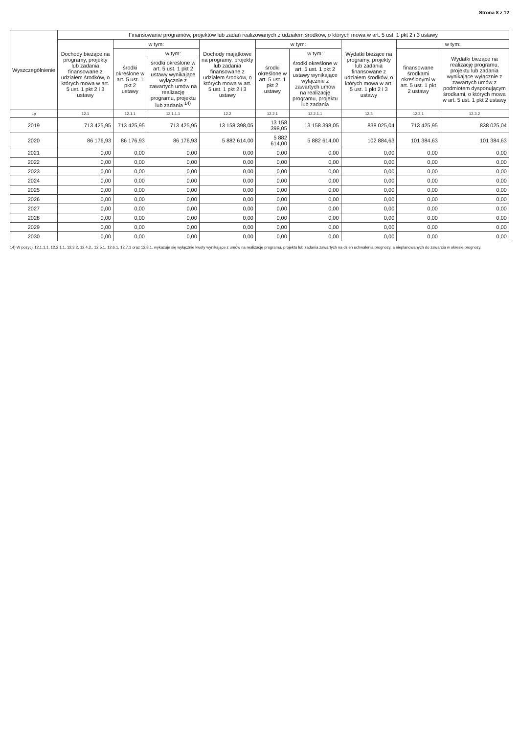Strona 8 z 12
| Wyszczególnienie | Finansowanie programów, projektów lub zadań realizowanych z udziałem środków, o których mowa w art. 5 ust. 1 pkt 2 i 3 ustawy | | | | | | | | |
| --- | --- | --- | --- | --- | --- | --- | --- | --- | --- |
| | Dochody bieżące na programy, projekty lub zadania finansowane z udziałem środków, o których mowa w art. 5 ust. 1 pkt 2 i 3 ustawy | w tym: | | Dochody majątkowe na programy, projekty lub zadania finansowane z udziałem środków, o których mowa w art. 5 ust. 1 pkt 2 i 3 ustawy | w tym: | | Wydatki bieżące na programy, projekty lub zadania finansowane z udziałem środków, o których mowa w art. 5 ust. 1 pkt 2 i 3 ustawy | w tym: | |
| | | środki określone w art. 5 ust. 1 pkt 2 ustawy | w tym: | | środki określone w art. 5 ust. 1 pkt 2 ustawy | w tym: | | finansowane środkami określonymi w art. 5 ust. 1 pkt 2 ustawy | Wydatki bieżące na realizację programu, projektu lub zadania wynikające wyłącznie z zawartych umów z podmiotem dysponującym środkami, o których mowa w art. 5 ust. 1 pkt 2 ustawy |
| | | | środki określone w art. 5 ust. 1 pkt 2 ustawy wynikające wyłącznie z zawartych umów na realizację programu, projektu lub zadania <sup>14)</sup> | | | środki określone w art. 5 ust. 1 pkt 2 ustawy wynikające wyłącznie z zawartych umów na realizację programu, projektu lub zadania | | | |
| Lp | 12.1 | 12.1.1 | 12.1.1.1 | 12.2 | 12.2.1 | 12.2.1.1 | 12.3 | 12.3.1 | 12.3.2 |
| 2019 | 713 425,95 | 713 425,95 | 713 425,95 | 13 158 398,05 | 13 158 398,05 | 13 158 398,05 | 838 025,04 | 713 425,95 | 838 025,04 |
| 2020 | 86 176,93 | 86 176,93 | 86 176,93 | 5 882 614,00 | 5 882 614,00 | 5 882 614,00 | 102 884,63 | 101 384,63 | 101 384,63 |
| 2021 | 0,00 | 0,00 | 0,00 | 0,00 | 0,00 | 0,00 | 0,00 | 0,00 | 0,00 |
| 2022 | 0,00 | 0,00 | 0,00 | 0,00 | 0,00 | 0,00 | 0,00 | 0,00 | 0,00 |
| 2023 | 0,00 | 0,00 | 0,00 | 0,00 | 0,00 | 0,00 | 0,00 | 0,00 | 0,00 |
| 2024 | 0,00 | 0,00 | 0,00 | 0,00 | 0,00 | 0,00 | 0,00 | 0,00 | 0,00 |
| 2025 | 0,00 | 0,00 | 0,00 | 0,00 | 0,00 | 0,00 | 0,00 | 0,00 | 0,00 |
| 2026 | 0,00 | 0,00 | 0,00 | 0,00 | 0,00 | 0,00 | 0,00 | 0,00 | 0,00 |
| 2027 | 0,00 | 0,00 | 0,00 | 0,00 | 0,00 | 0,00 | 0,00 | 0,00 | 0,00 |
| 2028 | 0,00 | 0,00 | 0,00 | 0,00 | 0,00 | 0,00 | 0,00 | 0,00 | 0,00 |
| 2029 | 0,00 | 0,00 | 0,00 | 0,00 | 0,00 | 0,00 | 0,00 | 0,00 | 0,00 |
| 2030 | 0,00 | 0,00 | 0,00 | 0,00 | 0,00 | 0,00 | 0,00 | 0,00 | 0,00 |
14) W pozycji 12.1.1.1, 12.2.1.1, 12.3.2, 12.4.2., 12.5.1, 12.6.1, 12.7.1 oraz 12.8.1. wykazuje się wyłącznie kwoty wynikające z umów na realizację programu, projektu lub zadania zawartych na dzień uchwalenia prognozy, a nieplanowanych do zawarcia w okresie prognozy.